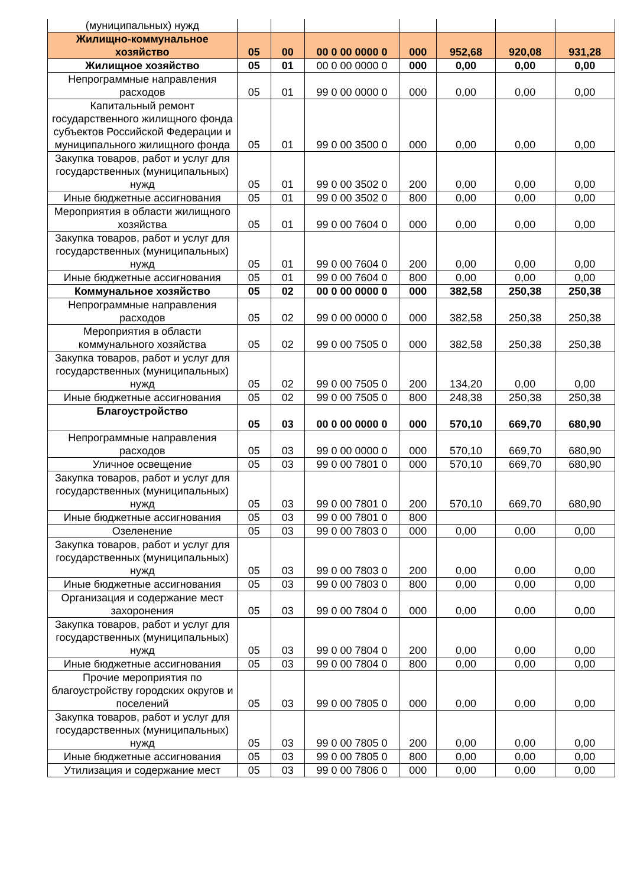| (муниципальных) нужд | | | | | | | |
| Жилищно-коммунальное хозяйство | 05 | 00 | 00 0 00 0000 0 | 000 | 952,68 | 920,08 | 931,28 |
| Жилищное хозяйство | 05 | 01 | 00 0 00 0000 0 | 000 | 0,00 | 0,00 | 0,00 |
| Непрограммные направления расходов | 05 | 01 | 99 0 00 0000 0 | 000 | 0,00 | 0,00 | 0,00 |
| Капитальный ремонт государственного жилищного фонда субъектов Российской Федерации и муниципального жилищного фонда | 05 | 01 | 99 0 00 3500 0 | 000 | 0,00 | 0,00 | 0,00 |
| Закупка товаров, работ и услуг для государственных (муниципальных) нужд | 05 | 01 | 99 0 00 3502 0 | 200 | 0,00 | 0,00 | 0,00 |
| Иные бюджетные ассигнования | 05 | 01 | 99 0 00 3502 0 | 800 | 0,00 | 0,00 | 0,00 |
| Мероприятия в области жилищного хозяйства | 05 | 01 | 99 0 00 7604 0 | 000 | 0,00 | 0,00 | 0,00 |
| Закупка товаров, работ и услуг для государственных (муниципальных) нужд | 05 | 01 | 99 0 00 7604 0 | 200 | 0,00 | 0,00 | 0,00 |
| Иные бюджетные ассигнования | 05 | 01 | 99 0 00 7604 0 | 800 | 0,00 | 0,00 | 0,00 |
| Коммунальное хозяйство | 05 | 02 | 00 0 00 0000 0 | 000 | 382,58 | 250,38 | 250,38 |
| Непрограммные направления расходов | 05 | 02 | 99 0 00 0000 0 | 000 | 382,58 | 250,38 | 250,38 |
| Мероприятия в области коммунального хозяйства | 05 | 02 | 99 0 00 7505 0 | 000 | 382,58 | 250,38 | 250,38 |
| Закупка товаров, работ и услуг для государственных (муниципальных) нужд | 05 | 02 | 99 0 00 7505 0 | 200 | 134,20 | 0,00 | 0,00 |
| Иные бюджетные ассигнования | 05 | 02 | 99 0 00 7505 0 | 800 | 248,38 | 250,38 | 250,38 |
| Благоустройство | 05 | 03 | 00 0 00 0000 0 | 000 | 570,10 | 669,70 | 680,90 |
| Непрограммные направления расходов | 05 | 03 | 99 0 00 0000 0 | 000 | 570,10 | 669,70 | 680,90 |
| Уличное освещение | 05 | 03 | 99 0 00 7801 0 | 000 | 570,10 | 669,70 | 680,90 |
| Закупка товаров, работ и услуг для государственных (муниципальных) нужд | 05 | 03 | 99 0 00 7801 0 | 200 | 570,10 | 669,70 | 680,90 |
| Иные бюджетные ассигнования | 05 | 03 | 99 0 00 7801 0 | 800 | | | |
| Озеленение | 05 | 03 | 99 0 00 7803 0 | 000 | 0,00 | 0,00 | 0,00 |
| Закупка товаров, работ и услуг для государственных (муниципальных) нужд | 05 | 03 | 99 0 00 7803 0 | 200 | 0,00 | 0,00 | 0,00 |
| Иные бюджетные ассигнования | 05 | 03 | 99 0 00 7803 0 | 800 | 0,00 | 0,00 | 0,00 |
| Организация и содержание мест захоронения | 05 | 03 | 99 0 00 7804 0 | 000 | 0,00 | 0,00 | 0,00 |
| Закупка товаров, работ и услуг для государственных (муниципальных) нужд | 05 | 03 | 99 0 00 7804 0 | 200 | 0,00 | 0,00 | 0,00 |
| Иные бюджетные ассигнования | 05 | 03 | 99 0 00 7804 0 | 800 | 0,00 | 0,00 | 0,00 |
| Прочие мероприятия по благоустройству городских округов и поселений | 05 | 03 | 99 0 00 7805 0 | 000 | 0,00 | 0,00 | 0,00 |
| Закупка товаров, работ и услуг для государственных (муниципальных) нужд | 05 | 03 | 99 0 00 7805 0 | 200 | 0,00 | 0,00 | 0,00 |
| Иные бюджетные ассигнования | 05 | 03 | 99 0 00 7805 0 | 800 | 0,00 | 0,00 | 0,00 |
| Утилизация и содержание мест | 05 | 03 | 99 0 00 7806 0 | 000 | 0,00 | 0,00 | 0,00 |